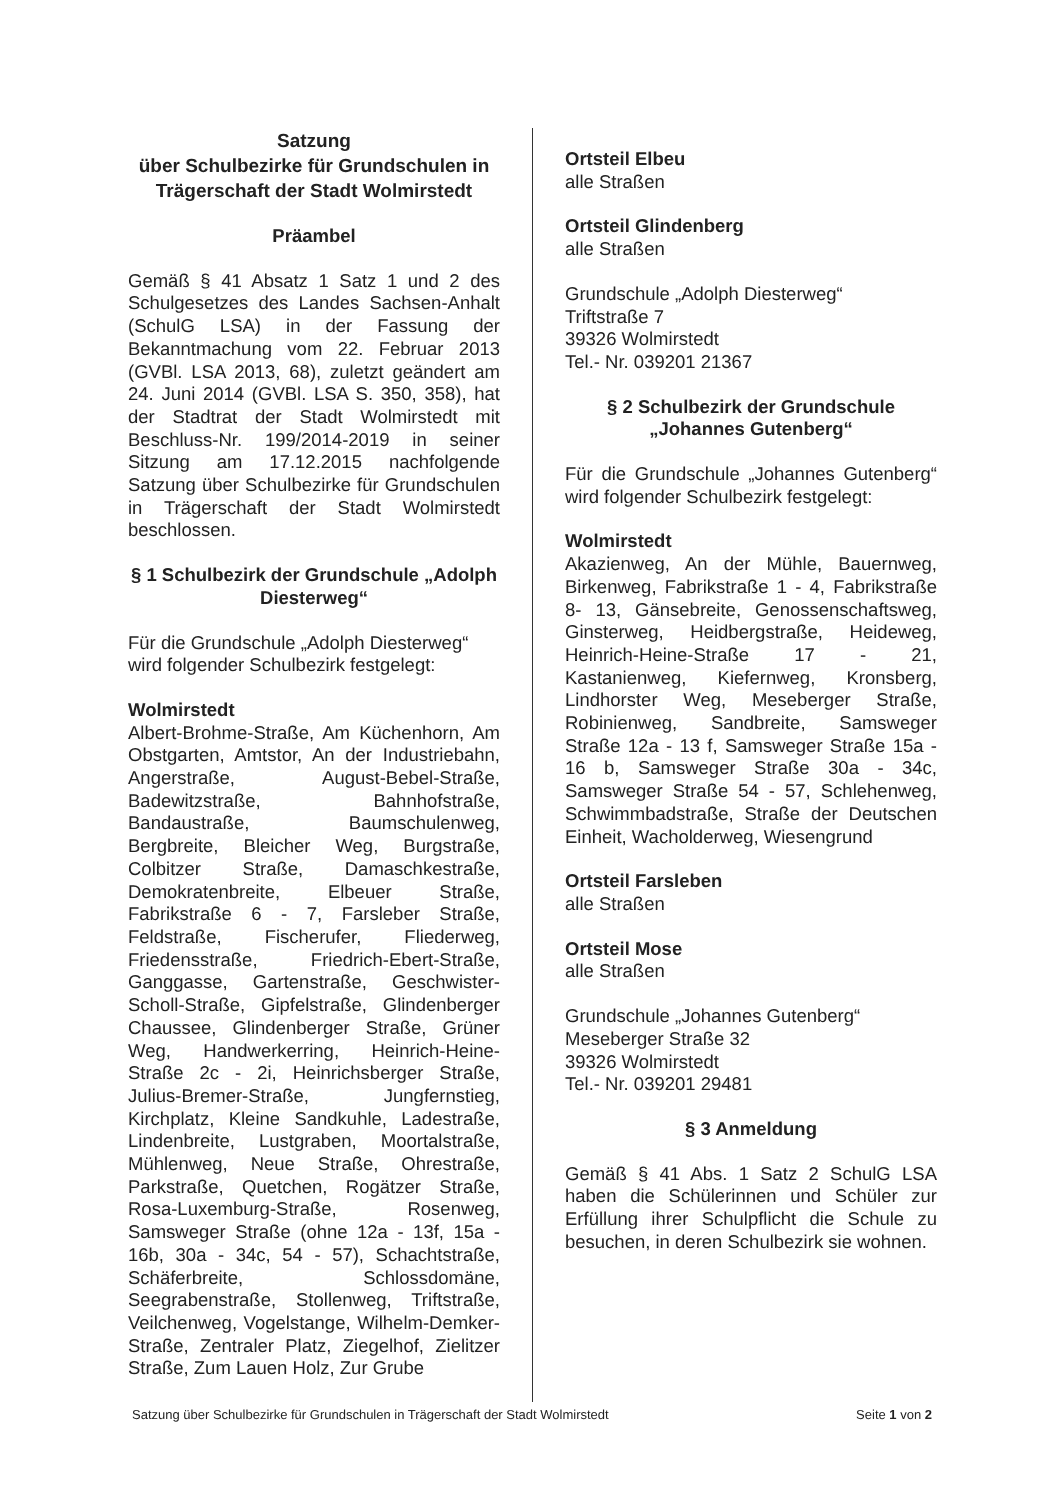Satzung
über Schulbezirke für Grundschulen in Trägerschaft der Stadt Wolmirstedt
Präambel
Gemäß § 41 Absatz 1 Satz 1 und 2 des Schulgesetzes des Landes Sachsen-Anhalt (SchulG LSA) in der Fassung der Bekanntmachung vom 22. Februar 2013 (GVBl. LSA 2013, 68), zuletzt geändert am 24. Juni 2014 (GVBl. LSA S. 350, 358), hat der Stadtrat der Stadt Wolmirstedt mit Beschluss-Nr. 199/2014-2019 in seiner Sitzung am 17.12.2015 nachfolgende Satzung über Schulbezirke für Grundschulen in Trägerschaft der Stadt Wolmirstedt beschlossen.
§ 1 Schulbezirk der Grundschule „Adolph Diesterweg“
Für die Grundschule „Adolph Diesterweg“ wird folgender Schulbezirk festgelegt:
Wolmirstedt
Albert-Brohme-Straße, Am Küchenhorn, Am Obstgarten, Amtstor, An der Industriebahn, Angerstraße, August-Bebel-Straße, Badewitzstraße, Bahnhofstraße, Bandaustraße, Baumschulenweg, Bergbreite, Bleicher Weg, Burgstraße, Colbitzer Straße, Damaschkestraße, Demokratenbreite, Elbeuer Straße, Fabrikstraße 6 - 7, Farsleber Straße, Feldstraße, Fischerufer, Fliederweg, Friedensstraße, Friedrich-Ebert-Straße, Ganggasse, Gartenstraße, Geschwister-Scholl-Straße, Gipfelstraße, Glindenberger Chaussee, Glindenberger Straße, Grüner Weg, Handwerkerring, Heinrich-Heine-Straße 2c - 2i, Heinrichsberger Straße, Julius-Bremer-Straße, Jungfernstieg, Kirchplatz, Kleine Sandkuhle, Ladestraße, Lindenbreite, Lustgraben, Moortalstraße, Mühlenweg, Neue Straße, Ohrestraße, Parkstraße, Quetchen, Rogätzer Straße, Rosa-Luxemburg-Straße, Rosenweg, Samsweger Straße (ohne 12a - 13f, 15a - 16b, 30a - 34c, 54 - 57), Schachtstraße, Schäferbreite, Schlossdomäne, Seegrabenstraße, Stollenweg, Triftstraße, Veilchenweg, Vogelstange, Wilhelm-Demker-Straße, Zentraler Platz, Ziegelhof, Zielitzer Straße, Zum Lauen Holz, Zur Grube
Ortsteil Elbeu
alle Straßen
Ortsteil Glindenberg
alle Straßen
Grundschule „Adolph Diesterweg“
Triftstraße 7
39326 Wolmirstedt
Tel.- Nr. 039201 21367
§ 2 Schulbezirk der Grundschule „Johannes Gutenberg“
Für die Grundschule „Johannes Gutenberg“ wird folgender Schulbezirk festgelegt:
Wolmirstedt
Akazienweg, An der Mühle, Bauernweg, Birkenweg, Fabrikstraße 1 - 4, Fabrikstraße 8- 13, Gänsebreite, Genossenschaftsweg, Ginsterweg, Heidbergstraße, Heideweg, Heinrich-Heine-Straße 17 - 21, Kastanienweg, Kiefernweg, Kronsberg, Lindhorster Weg, Meseberger Straße, Robinienweg, Sandbreite, Samsweger Straße 12a - 13 f, Samsweger Straße 15a - 16 b, Samsweger Straße 30a - 34c, Samsweger Straße 54 - 57, Schlehenweg, Schwimmbadstraße, Straße der Deutschen Einheit, Wacholderweg, Wiesengrund
Ortsteil Farsleben
alle Straßen
Ortsteil Mose
alle Straßen
Grundschule „Johannes Gutenberg“
Meseberger Straße 32
39326 Wolmirstedt
Tel.- Nr. 039201 29481
§ 3 Anmeldung
Gemäß § 41 Abs. 1 Satz 2 SchulG LSA haben die Schülerinnen und Schüler zur Erfüllung ihrer Schulpflicht die Schule zu besuchen, in deren Schulbezirk sie wohnen.
Satzung über Schulbezirke für Grundschulen in Trägerschaft der Stadt Wolmirstedt Seite 1 von 2